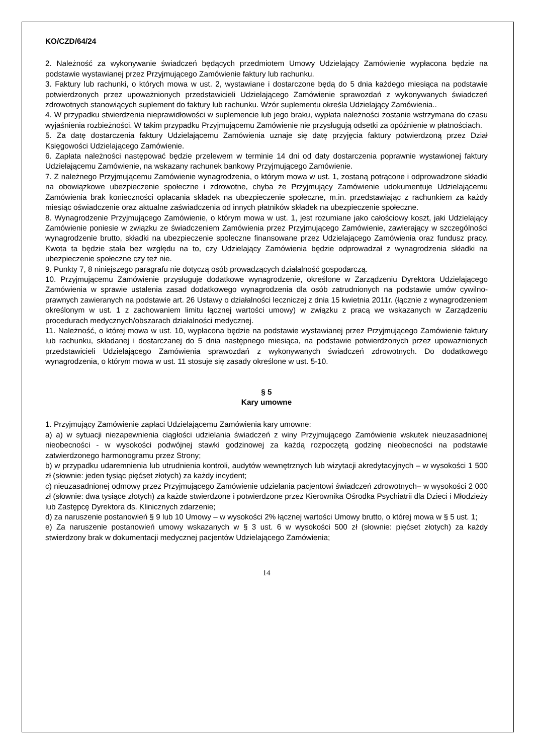KO/CZD/64/24
2. Należność za wykonywanie świadczeń będących przedmiotem Umowy Udzielający Zamówienie wypłacona będzie na podstawie wystawianej przez Przyjmującego Zamówienie faktury lub rachunku.
3. Faktury lub rachunki, o których mowa w ust. 2, wystawiane i dostarczone będą do 5 dnia każdego miesiąca na podstawie potwierdzonych przez upoważnionych przedstawicieli Udzielającego Zamówienie sprawozdań z wykonywanych świadczeń zdrowotnych stanowiących suplement do faktury lub rachunku. Wzór suplementu określa Udzielający Zamówienia..
4. W przypadku stwierdzenia nieprawidłowości w suplemencie lub jego braku, wypłata należności zostanie wstrzymana do czasu wyjaśnienia rozbieżności. W takim przypadku Przyjmującemu Zamówienie nie przysługują odsetki za opóźnienie w płatnościach.
5. Za datę dostarczenia faktury Udzielającemu Zamówienia uznaje się datę przyjęcia faktury potwierdzoną przez Dział Księgowości Udzielającego Zamówienie.
6. Zapłata należności następować będzie przelewem w terminie 14 dni od daty dostarczenia poprawnie wystawionej faktury Udzielającemu Zamówienie, na wskazany rachunek bankowy Przyjmującego Zamówienie.
7. Z należnego Przyjmującemu Zamówienie wynagrodzenia, o którym mowa w ust. 1, zostaną potrącone i odprowadzone składki na obowiązkowe ubezpieczenie społeczne i zdrowotne, chyba że Przyjmujący Zamówienie udokumentuje Udzielającemu Zamówienia brak konieczności opłacania składek na ubezpieczenie społeczne, m.in. przedstawiając z rachunkiem za każdy miesiąc oświadczenie oraz aktualne zaświadczenia od innych płatników składek na ubezpieczenie społeczne.
8. Wynagrodzenie Przyjmującego Zamówienie, o którym mowa w ust. 1, jest rozumiane jako całościowy koszt, jaki Udzielający Zamówienie poniesie w związku ze świadczeniem Zamówienia przez Przyjmującego Zamówienie, zawierający w szczególności wynagrodzenie brutto, składki na ubezpieczenie społeczne finansowane przez Udzielającego Zamówienia oraz fundusz pracy. Kwota ta będzie stała bez względu na to, czy Udzielający Zamówienia będzie odprowadzał z wynagrodzenia składki na ubezpieczenie społeczne czy też nie.
9. Punkty 7, 8 niniejszego paragrafu nie dotyczą osób prowadzących działalność gospodarczą.
10. Przyjmującemu Zamówienie przysługuje dodatkowe wynagrodzenie, określone w Zarządzeniu Dyrektora Udzielającego Zamówienia w sprawie ustalenia zasad dodatkowego wynagrodzenia dla osób zatrudnionych na podstawie umów cywilno-prawnych zawieranych na podstawie art. 26 Ustawy o działalności leczniczej z dnia 15 kwietnia 2011r. (łącznie z wynagrodzeniem określonym w ust. 1 z zachowaniem limitu łącznej wartości umowy) w związku z pracą we wskazanych w Zarządzeniu procedurach medycznych/obszarach działalności medycznej.
11. Należność, o której mowa w ust. 10, wypłacona będzie na podstawie wystawianej przez Przyjmującego Zamówienie faktury lub rachunku, składanej i dostarczanej do 5 dnia następnego miesiąca, na podstawie potwierdzonych przez upoważnionych przedstawicieli Udzielającego Zamówienia sprawozdań z wykonywanych świadczeń zdrowotnych. Do dodatkowego wynagrodzenia, o którym mowa w ust. 11 stosuje się zasady określone w ust. 5-10.
§ 5
Kary umowne
1. Przyjmujący Zamówienie zapłaci Udzielającemu Zamówienia kary umowne:
a) a) w sytuacji niezapewnienia ciągłości udzielania świadczeń z winy Przyjmującego Zamówienie wskutek nieuzasadnionej nieobecności - w wysokości podwójnej stawki godzinowej za każdą rozpoczętą godzinę nieobecności na podstawie zatwierdzonego harmonogramu przez Strony;
b) w przypadku udaremnienia lub utrudnienia kontroli, audytów wewnętrznych lub wizytacji akredytacyjnych – w wysokości 1 500 zł (słownie: jeden tysiąc pięćset złotych) za każdy incydent;
c) nieuzasadnionej odmowy przez Przyjmującego Zamówienie udzielania pacjentowi świadczeń zdrowotnych– w wysokości 2 000 zł (słownie: dwa tysiące złotych) za każde stwierdzone i potwierdzone przez Kierownika Ośrodka Psychiatrii dla Dzieci i Młodzieży lub Zastępcę Dyrektora ds. Klinicznych zdarzenie;
d) za naruszenie postanowień § 9 lub 10 Umowy – w wysokości 2% łącznej wartości Umowy brutto, o której mowa w § 5 ust. 1;
e) Za naruszenie postanowień umowy wskazanych w § 3 ust. 6 w wysokości 500 zł (słownie: pięćset złotych) za każdy stwierdzony brak w dokumentacji medycznej pacjentów Udzielającego Zamówienia;
14